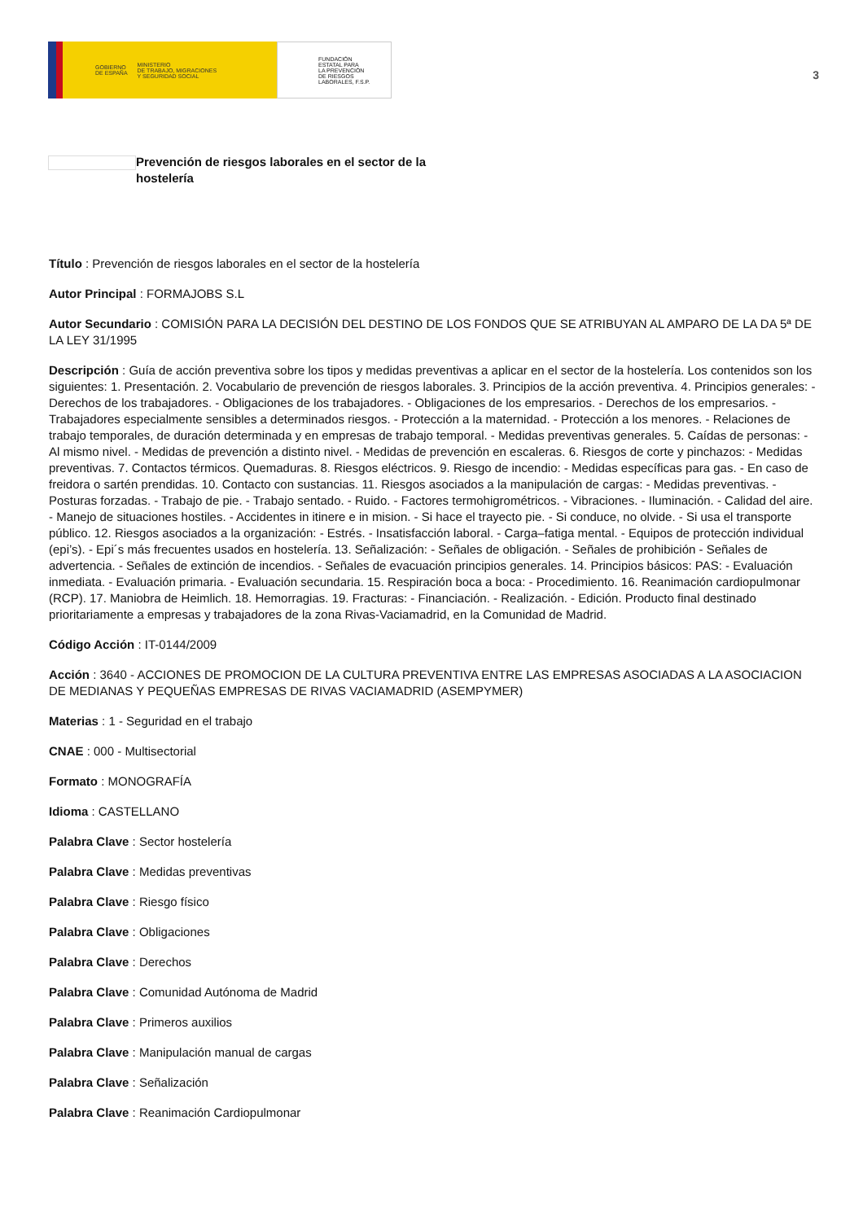GOBIERNO
DE ESPAÑA MINISTERIO
DE TRABAJO, MIGRACIONES
Y SEGURIDAD SOCIAL
FUNDACIÓN
ESTATAL PARA
LA PREVENCIÓN
DE RIESGOS
LABORALES, F.S.P.
3
Prevención de riesgos laborales en el sector de la hostelería
Título : Prevención de riesgos laborales en el sector de la hostelería
Autor Principal : FORMAJOBS S.L
Autor Secundario : COMISIÓN PARA LA DECISIÓN DEL DESTINO DE LOS FONDOS QUE SE ATRIBUYAN AL AMPARO DE LA DA 5ª DE LA LEY 31/1995
Descripción : Guía de acción preventiva sobre los tipos y medidas preventivas a aplicar en el sector de la hostelería. Los contenidos son los siguientes: 1. Presentación. 2. Vocabulario de prevención de riesgos laborales. 3. Principios de la acción preventiva. 4. Principios generales: - Derechos de los trabajadores. - Obligaciones de los trabajadores. - Obligaciones de los empresarios. - Derechos de los empresarios. - Trabajadores especialmente sensibles a determinados riesgos. - Protección a la maternidad. - Protección a los menores. - Relaciones de trabajo temporales, de duración determinada y en empresas de trabajo temporal. - Medidas preventivas generales. 5. Caídas de personas: - Al mismo nivel. - Medidas de prevención a distinto nivel. - Medidas de prevención en escaleras. 6. Riesgos de corte y pinchazos: - Medidas preventivas. 7. Contactos térmicos. Quemaduras. 8. Riesgos eléctricos. 9. Riesgo de incendio: - Medidas específicas para gas. - En caso de freidora o sartén prendidas. 10. Contacto con sustancias. 11. Riesgos asociados a la manipulación de cargas: - Medidas preventivas. - Posturas forzadas. - Trabajo de pie. - Trabajo sentado. - Ruido. - Factores termohigrométricos. - Vibraciones. - Iluminación. - Calidad del aire. - Manejo de situaciones hostiles. - Accidentes in itinere e in mision. - Si hace el trayecto pie. - Si conduce, no olvide. - Si usa el transporte público. 12. Riesgos asociados a la organización: - Estrés. - Insatisfacción laboral. - Carga–fatiga mental. - Equipos de protección individual (epi’s). - Epi´s más frecuentes usados en hostelería. 13. Señalización: - Señales de obligación. - Señales de prohibición - Señales de advertencia. - Señales de extinción de incendios. - Señales de evacuación principios generales. 14. Principios básicos: PAS: - Evaluación inmediata. - Evaluación primaria. - Evaluación secundaria. 15. Respiración boca a boca: - Procedimiento. 16. Reanimación cardiopulmonar (RCP). 17. Maniobra de Heimlich. 18. Hemorragias. 19. Fracturas: - Financiación. - Realización. - Edición. Producto final destinado prioritariamente a empresas y trabajadores de la zona Rivas-Vaciamadrid, en la Comunidad de Madrid.
Código Acción : IT-0144/2009
Acción : 3640 - ACCIONES DE PROMOCION DE LA CULTURA PREVENTIVA ENTRE LAS EMPRESAS ASOCIADAS A LA ASOCIACION DE MEDIANAS Y PEQUEÑAS EMPRESAS DE RIVAS VACIAMADRID (ASEMPYMER)
Materias : 1 - Seguridad en el trabajo
CNAE : 000 - Multisectorial
Formato : MONOGRAFÍA
Idioma : CASTELLANO
Palabra Clave : Sector hostelería
Palabra Clave : Medidas preventivas
Palabra Clave : Riesgo físico
Palabra Clave : Obligaciones
Palabra Clave : Derechos
Palabra Clave : Comunidad Autónoma de Madrid
Palabra Clave : Primeros auxilios
Palabra Clave : Manipulación manual de cargas
Palabra Clave : Señalización
Palabra Clave : Reanimación Cardiopulmonar